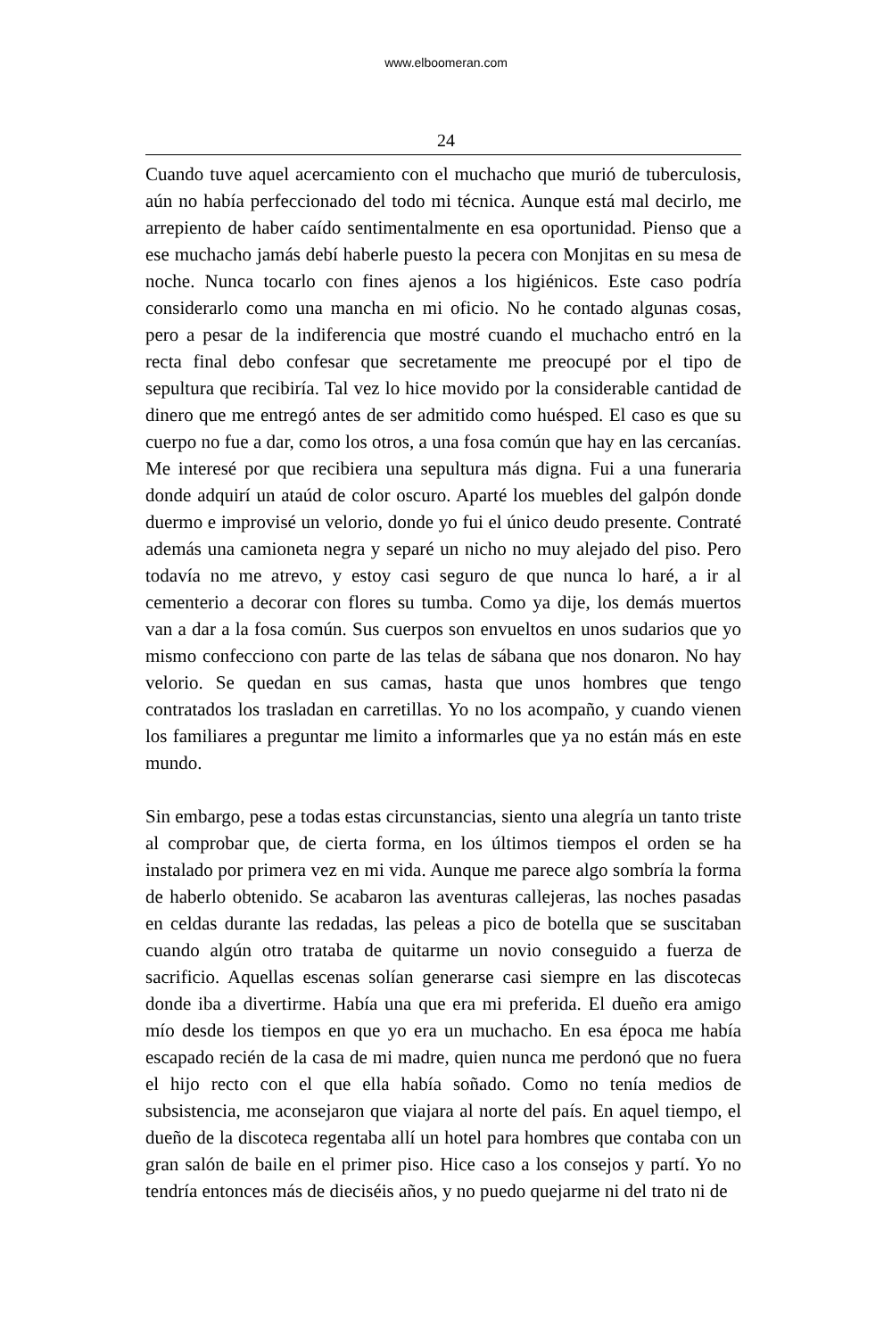www.elboomeran.com
24
Cuando tuve aquel acercamiento con el muchacho que murió de tuberculosis, aún no había perfeccionado del todo mi técnica. Aunque está mal decirlo, me arrepiento de haber caído sentimentalmente en esa oportunidad. Pienso que a ese muchacho jamás debí haberle puesto la pecera con Monjitas en su mesa de noche. Nunca tocarlo con fines ajenos a los higiénicos. Este caso podría considerarlo como una mancha en mi oficio. No he contado algunas cosas, pero a pesar de la indiferencia que mostré cuando el muchacho entró en la recta final debo confesar que secretamente me preocupé por el tipo de sepultura que recibiría. Tal vez lo hice movido por la considerable cantidad de dinero que me entregó antes de ser admitido como huésped. El caso es que su cuerpo no fue a dar, como los otros, a una fosa común que hay en las cercanías. Me interesé por que recibiera una sepultura más digna. Fui a una funeraria donde adquirí un ataúd de color oscuro. Aparté los muebles del galpón donde duermo e improvisé un velorio, donde yo fui el único deudo presente. Contraté además una camioneta negra y separé un nicho no muy alejado del piso. Pero todavía no me atrevo, y estoy casi seguro de que nunca lo haré, a ir al cementerio a decorar con flores su tumba. Como ya dije, los demás muertos van a dar a la fosa común. Sus cuerpos son envueltos en unos sudarios que yo mismo confecciono con parte de las telas de sábana que nos donaron. No hay velorio. Se quedan en sus camas, hasta que unos hombres que tengo contratados los trasladan en carretillas. Yo no los acompaño, y cuando vienen los familiares a preguntar me limito a informarles que ya no están más en este mundo.
Sin embargo, pese a todas estas circunstancias, siento una alegría un tanto triste al comprobar que, de cierta forma, en los últimos tiempos el orden se ha instalado por primera vez en mi vida. Aunque me parece algo sombría la forma de haberlo obtenido. Se acabaron las aventuras callejeras, las noches pasadas en celdas durante las redadas, las peleas a pico de botella que se suscitaban cuando algún otro trataba de quitarme un novio conseguido a fuerza de sacrificio. Aquellas escenas solían generarse casi siempre en las discotecas donde iba a divertirme. Había una que era mi preferida. El dueño era amigo mío desde los tiempos en que yo era un muchacho. En esa época me había escapado recién de la casa de mi madre, quien nunca me perdonó que no fuera el hijo recto con el que ella había soñado. Como no tenía medios de subsistencia, me aconsejaron que viajara al norte del país. En aquel tiempo, el dueño de la discoteca regentaba allí un hotel para hombres que contaba con un gran salón de baile en el primer piso. Hice caso a los consejos y partí. Yo no tendría entonces más de dieciséis años, y no puedo quejarme ni del trato ni de